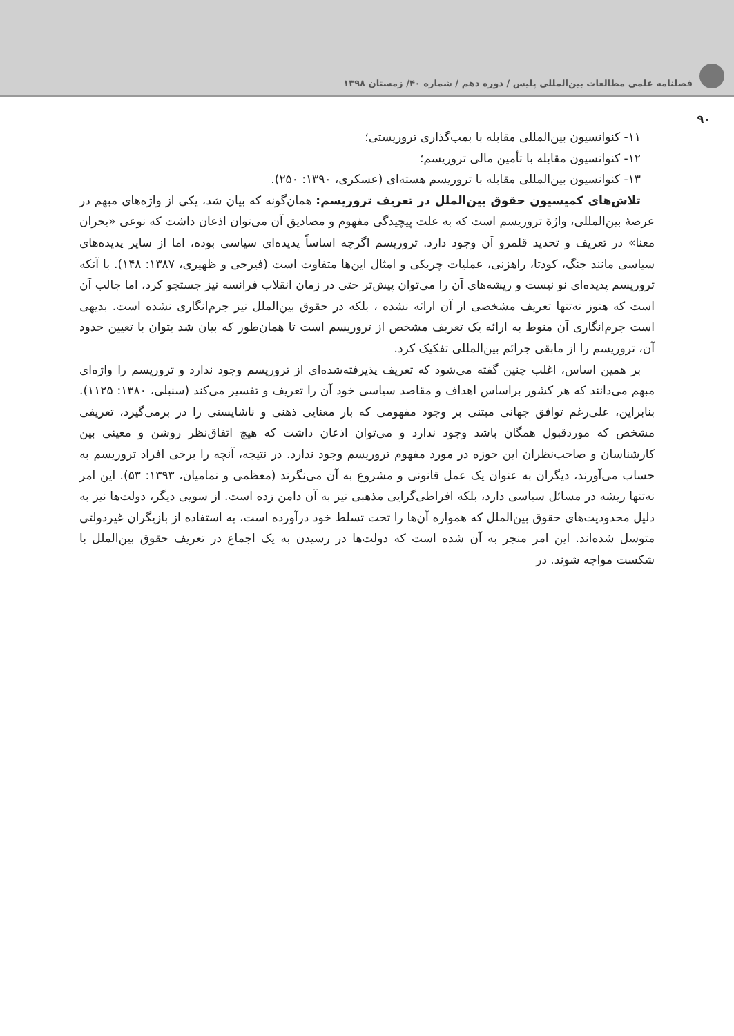فصلنامه علمی مطالعات بین‌المللی پلیس / دوره دهم / شماره ۴۰/ زمستان ۱۳۹۸
۹۰
۱۱- کنوانسیون بین‌المللی مقابله با بمب‌گذاری تروریستی؛
۱۲- کنوانسیون مقابله با تأمین مالی تروریسم؛
۱۳- کنوانسیون بین‌المللی مقابله با تروریسم هسته‌ای (عسکری، ۱۳۹۰: ۲۵۰).
تلاش‌های کمیسیون حقوق بین‌الملل در تعریف تروریسم: همان‌گونه که بیان شد، یکی از واژه‌های مبهم در عرصهٔ بین‌المللی، واژهٔ تروریسم است که به علت پیچیدگی مفهوم و مصادیق آن می‌توان اذعان داشت که نوعی «بحران معنا» در تعریف و تحدید قلمرو آن وجود دارد. تروریسم اگرچه اساساً پدیده‌ای سیاسی بوده، اما از سایر پدیده‌های سیاسی مانند جنگ، کودتا، راهزنی، عملیات چریکی و امثال این‌ها متفاوت است (فیرحی و ظهیری، ۱۳۸۷: ۱۴۸). با آنکه تروریسم پدیده‌ای نو نیست و ریشه‌های آن را می‌توان پیش‌تر حتی در زمان انقلاب فرانسه نیز جستجو کرد، اما جالب آن است که هنوز نه‌تنها تعریف مشخصی از آن ارائه نشده ، بلکه در حقوق بین‌الملل نیز جرم‌انگاری نشده است. بدیهی است جرم‌انگاری آن منوط به ارائه یک تعریف مشخص از تروریسم است تا همان‌طور که بیان شد بتوان با تعیین حدود آن، تروریسم را از مابقی جرائم بین‌المللی تفکیک کرد.
بر همین اساس، اغلب چنین گفته می‌شود که تعریف پذیرفته‌شده‌ای از تروریسم وجود ندارد و تروریسم را واژه‌ای مبهم می‌دانند که هر کشور براساس اهداف و مقاصد سیاسی خود آن را تعریف و تفسیر می‌کند (سنبلی، ۱۳۸۰: ۱۱۲۵). بنابراین، علی‌رغم توافق جهانی مبتنی بر وجود مفهومی که بار معنایی ذهنی و ناشایستی را در برمی‌گیرد، تعریفی مشخص که موردقبول همگان باشد وجود ندارد و می‌توان اذعان داشت که هیچ اتفاق‌نظر روشن و معینی بین کارشناسان و صاحب‌نظران این حوزه در مورد مفهوم تروریسم وجود ندارد. در نتیجه، آنچه را برخی افراد تروریسم به حساب می‌آورند، دیگران به عنوان یک عمل قانونی و مشروع به آن می‌نگرند (معظمی و نمامیان، ۱۳۹۳: ۵۳). این امر نه‌تنها ریشه در مسائل سیاسی دارد، بلکه افراطی‌گرایی مذهبی نیز به آن دامن زده است. از سویی دیگر، دولت‌ها نیز به دلیل محدودیت‌های حقوق بین‌الملل که همواره آن‌ها را تحت تسلط خود درآورده است، به استفاده از بازیگران غیردولتی متوسل شده‌اند. این امر منجر به آن شده است که دولت‌ها در رسیدن به یک اجماع در تعریف حقوق بین‌الملل با شکست مواجه شوند. در